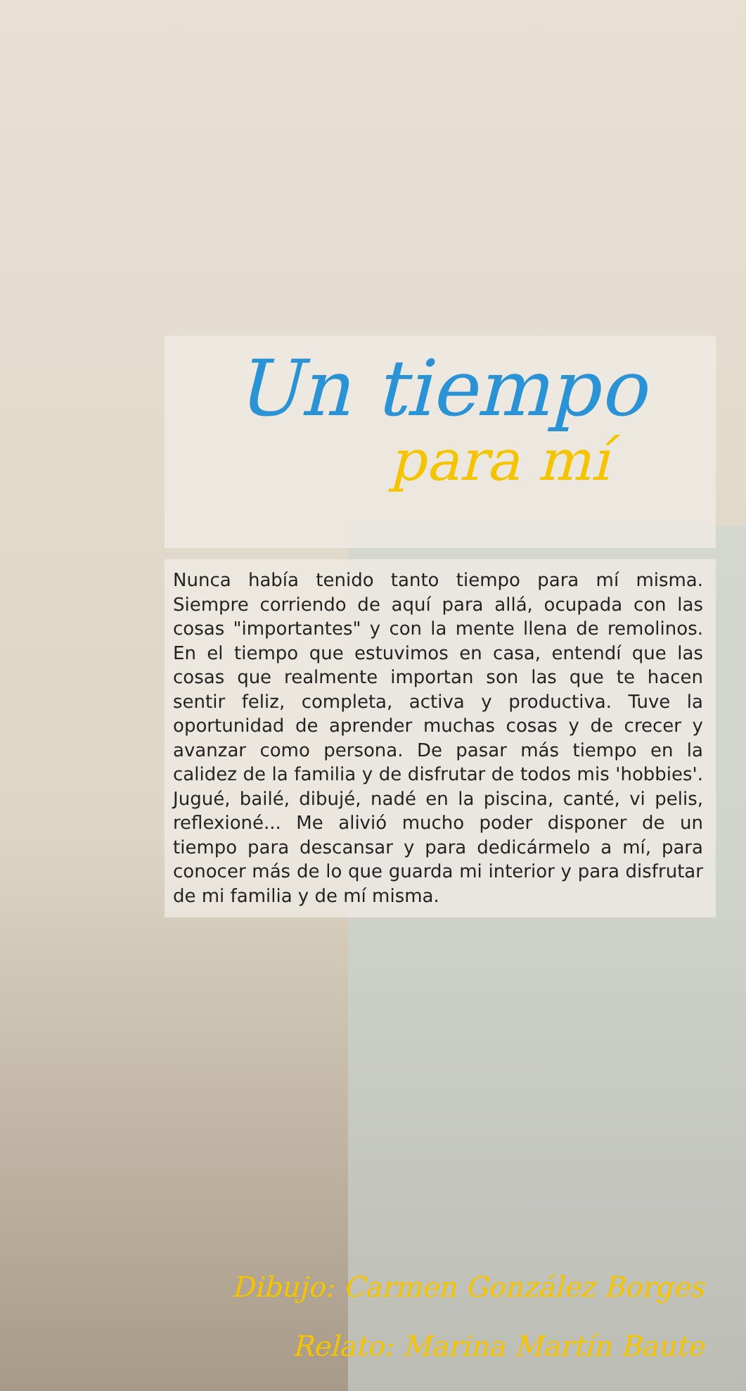Un tiempo
para mí
Nunca había tenido tanto tiempo para mí misma. Siempre corriendo de aquí para allá, ocupada con las cosas "importantes" y con la mente llena de remolinos. En el tiempo que estuvimos en casa, entendí que las cosas que realmente importan son las que te hacen sentir feliz, completa, activa y productiva. Tuve la oportunidad de aprender muchas cosas y de crecer y avanzar como persona. De pasar más tiempo en la calidez de la familia y de disfrutar de todos mis 'hobbies'. Jugué, bailé, dibujé, nadé en la piscina, canté, vi pelis, reflexioné... Me alivió mucho poder disponer de un tiempo para descansar y para dedicármelo a mí, para conocer más de lo que guarda mi interior y para disfrutar de mi familia y de mí misma.
Dibujo: Carmen González Borges
Relato: Marina Martín Baute